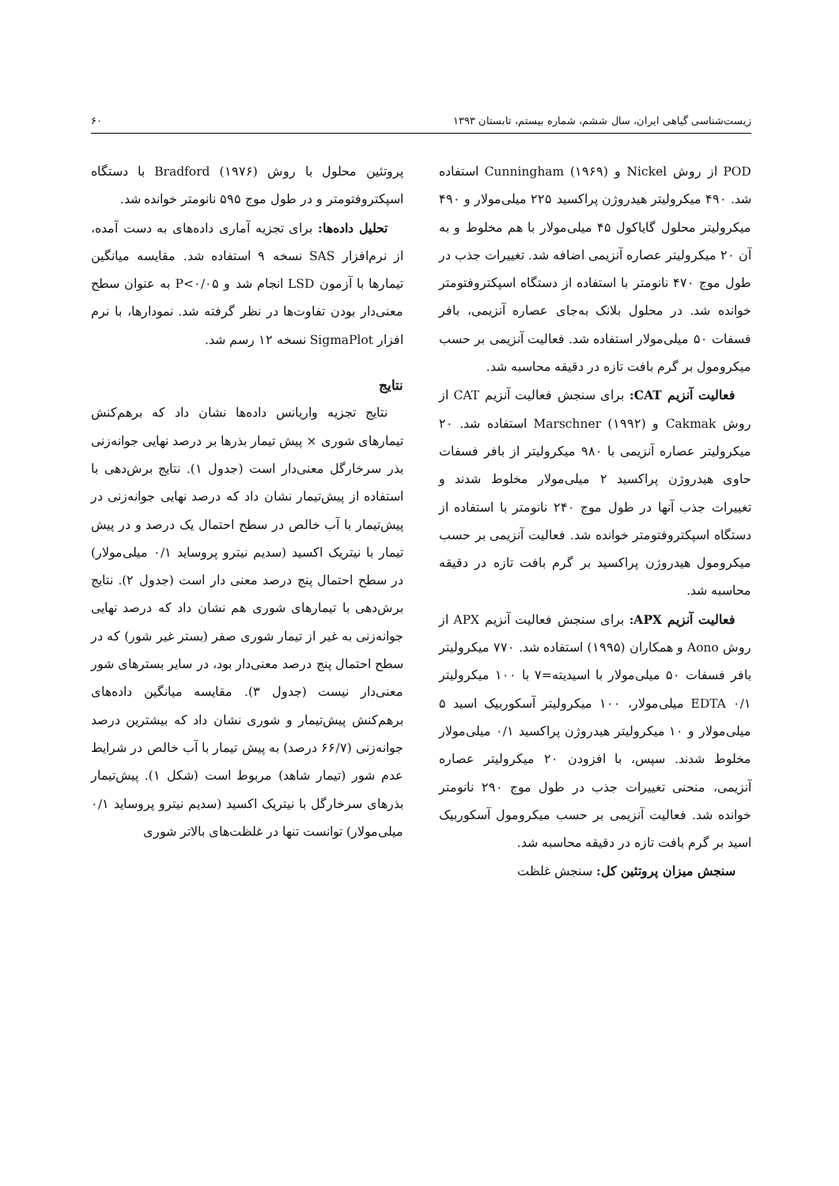زیست‌شناسی گیاهی ایران، سال ششم، شماره بیستم، تابستان ۱۳۹۳ ۶۰
POD از روش Nickel و Cunningham (۱۹۶۹) استفاده شد. ۴۹۰ میکرولیتر هیدروژن پراکسید ۲۲۵ میلی‌مولار و ۴۹۰ میکرولیتر محلول گایاکول ۴۵ میلی‌مولار با هم مخلوط و به آن ۲۰ میکرولیتر عصاره آنزیمی اضافه شد. تغییرات جذب در طول موج ۴۷۰ نانومتر با استفاده از دستگاه اسپکتروفتومتر خوانده شد. در محلول بلانک به‌جای عصاره آنزیمی، بافر فسفات ۵۰ میلی‌مولار استفاده شد. فعالیت آنزیمی بر حسب میکرومول بر گرم بافت تازه در دقیقه محاسبه شد.
فعالیت آنزیم CAT: برای سنجش فعالیت آنزیم CAT از روش Cakmak و Marschner (۱۹۹۲) استفاده شد. ۲۰ میکرولیتر عصاره آنزیمی با ۹۸۰ میکرولیتر از بافر فسفات حاوی هیدروژن پراکسید ۲ میلی‌مولار مخلوط شدند و تغییرات جذب آنها در طول موج ۲۴۰ نانومتر با استفاده از دستگاه اسپکتروفتومتر خوانده شد. فعالیت آنزیمی بر حسب میکرومول هیدروژن پراکسید بر گرم بافت تازه در دقیقه محاسبه شد.
فعالیت آنزیم APX: برای سنجش فعالیت آنزیم APX از روش Aono و همکاران (۱۹۹۵) استفاده شد. ۷۷۰ میکرولیتر بافر فسفات ۵۰ میلی‌مولار با اسیدیته=۷ با ۱۰۰ میکرولیتر EDTA ۰/۱ میلی‌مولار، ۱۰۰ میکرولیتر آسکوربیک اسید ۵ میلی‌مولار و ۱۰ میکرولیتر هیدروژن پراکسید ۰/۱ میلی‌مولار مخلوط شدند. سپس، با افزودن ۲۰ میکرولیتر عصاره آنزیمی، منحنی تغییرات جذب در طول موج ۲۹۰ نانومتر خوانده شد. فعالیت آنزیمی بر حسب میکرومول آسکوربیک اسید بر گرم بافت تازه در دقیقه محاسبه شد.
سنجش میزان پروتئین کل: سنجش غلظت
پروتئین محلول با روش Bradford (۱۹۷۶) با دستگاه اسپکتروفتومتر و در طول موج ۵۹۵ نانومتر خوانده شد.
تحلیل داده‌ها: برای تجزیه آماری داده‌های به دست آمده، از نرم‌افزار SAS نسخه ۹ استفاده شد. مقایسه میانگین تیمارها با آزمون LSD انجام شد و P<۰/۰۵ به عنوان سطح معنی‌دار بودن تفاوت‌ها در نظر گرفته شد. نمودارها، با نرم افزار SigmaPlot نسخه ۱۲ رسم شد.
نتایج
نتایج تجزیه واریانس داده‌ها نشان داد که برهم‌کنش تیمارهای شوری × پیش تیمار بذرها بر درصد نهایی جوانه‌زنی بذر سرخارگل معنی‌دار است (جدول ۱). نتایج برش‌دهی با استفاده از پیش‌تیمار نشان داد که درصد نهایی جوانه‌زنی در پیش‌تیمار با آب خالص در سطح احتمال یک درصد و در پیش تیمار با نیتریک اکسید (سدیم نیترو پروساید ۰/۱ میلی‌مولار) در سطح احتمال پنج درصد معنی دار است (جدول ۲). نتایج برش‌دهی با تیمارهای شوری هم نشان داد که درصد نهایی جوانه‌زنی به غیر از تیمار شوری صفر (بستر غیر شور) که در سطح احتمال پنج درصد معنی‌دار بود، در سایر بسترهای شور معنی‌دار نیست (جدول ۳). مقایسه میانگین داده‌های برهم‌کنش پیش‌تیمار و شوری نشان داد که بیشترین درصد جوانه‌زنی (۶۶/۷ درصد) به پیش تیمار با آب خالص در شرایط عدم شور (تیمار شاهد) مربوط است (شکل ۱). پیش‌تیمار بذرهای سرخارگل با نیتریک اکسید (سدیم نیترو پروساید ۰/۱ میلی‌مولار) توانست تنها در غلظت‌های بالاتر شوری